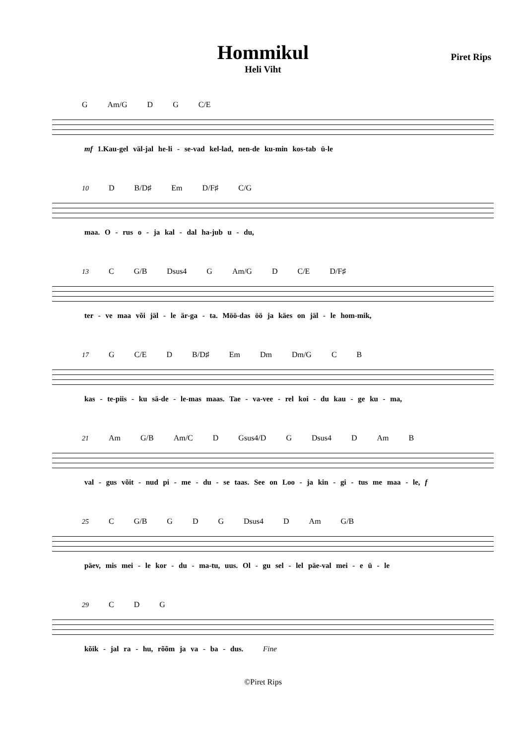Hommikul
Heli Viht
Piret Rips
G Am/G D G C/E
mf 1.Kau-gel väl-jal he-li - se-vad kel-lad, nen-de ku-min kos-tab ü-le
10 D B/D♯ Em D/F♯ C/G
maa. O - rus o - ja kal - dal ha-jub u - du,
13 C G/B Dsus4 G Am/G D C/E D/F♯
ter - ve maa või jäl - le är-ga - ta. Möö-das öö ja käes on jäl - le hom-mik,
17 G C/E D B/D♯ Em Dm Dm/G C B
kas - te-piis - ku sä-de - le-mas maas. Tae - va-vee - rel koi - du kau - ge ku - ma,
21 Am G/B Am/C D Gsus4/D G Dsus4 D Am B
val - gus võit - nud pi - me - du - se taas. See on Loo - ja kin - gi - tus me maa - le, f
25 C G/B G D G Dsus4 D Am G/B
päev, mis mei - le kor - du - ma-tu, uus. Ol - gu sel - lel päe-val mei - e ü - le
29 C D G
kõik - jal ra - hu, rõõm ja va - ba - dus. Fine
©Piret Rips